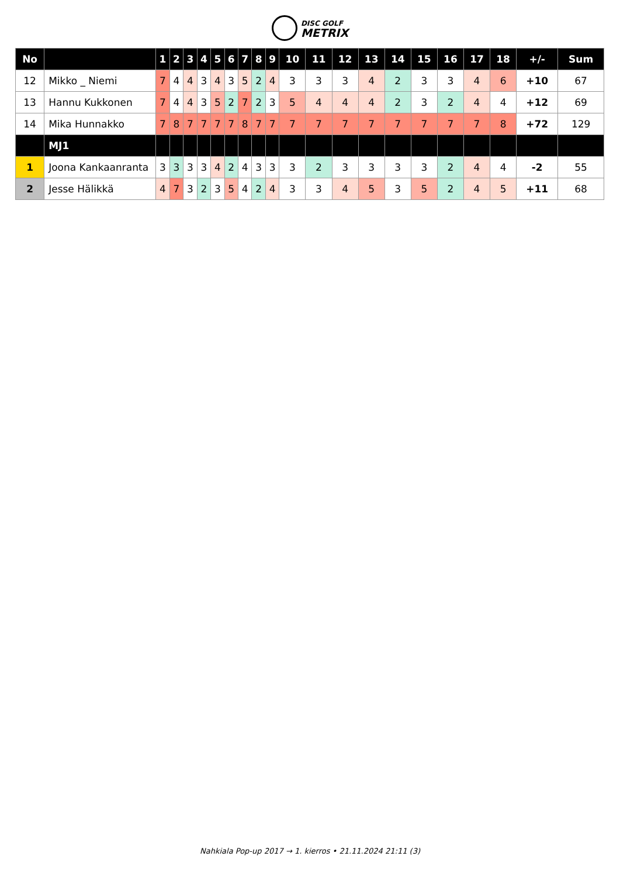DISC GOLF
METRIX
| No | | 1 | 2 | 3 | 4 | 5 | 6 | 7 | 8 | 9 | 10 | 11 | 12 | 13 | 14 | 15 | 16 | 17 | 18 | +/- | Sum |
| --- | --- | --- | --- | --- | --- | --- | --- | --- | --- | --- | --- | --- | --- | --- | --- | --- | --- | --- | --- | --- | --- |
| 12 | Mikko _ Niemi | 7 | 4 | 4 | 3 | 4 | 3 | 5 | 2 | 4 | 3 | 3 | 3 | 4 | 2 | 3 | 3 | 4 | 6 | +10 | 67 |
| 13 | Hannu Kukkonen | 7 | 4 | 4 | 3 | 5 | 2 | 7 | 2 | 3 | 5 | 4 | 4 | 4 | 2 | 3 | 2 | 4 | 4 | +12 | 69 |
| 14 | Mika Hunnakko | 7 | 8 | 7 | 7 | 7 | 7 | 8 | 7 | 7 | 7 | 7 | 7 | 7 | 7 | 7 | 7 | 7 | 8 | +72 | 129 |
| | MJ1 | | | | | | | | | | | | | | | | | | | | |
| 1 | Joona Kankaanranta | 3 | 3 | 3 | 3 | 4 | 2 | 4 | 3 | 3 | 3 | 2 | 3 | 3 | 3 | 3 | 2 | 4 | 4 | -2 | 55 |
| 2 | Jesse Hälikkä | 4 | 7 | 3 | 2 | 3 | 5 | 4 | 2 | 4 | 3 | 3 | 4 | 5 | 3 | 5 | 2 | 4 | 5 | +11 | 68 |
Nahkiala Pop-up 2017 → 1. kierros • 21.11.2024 21:11 (3)